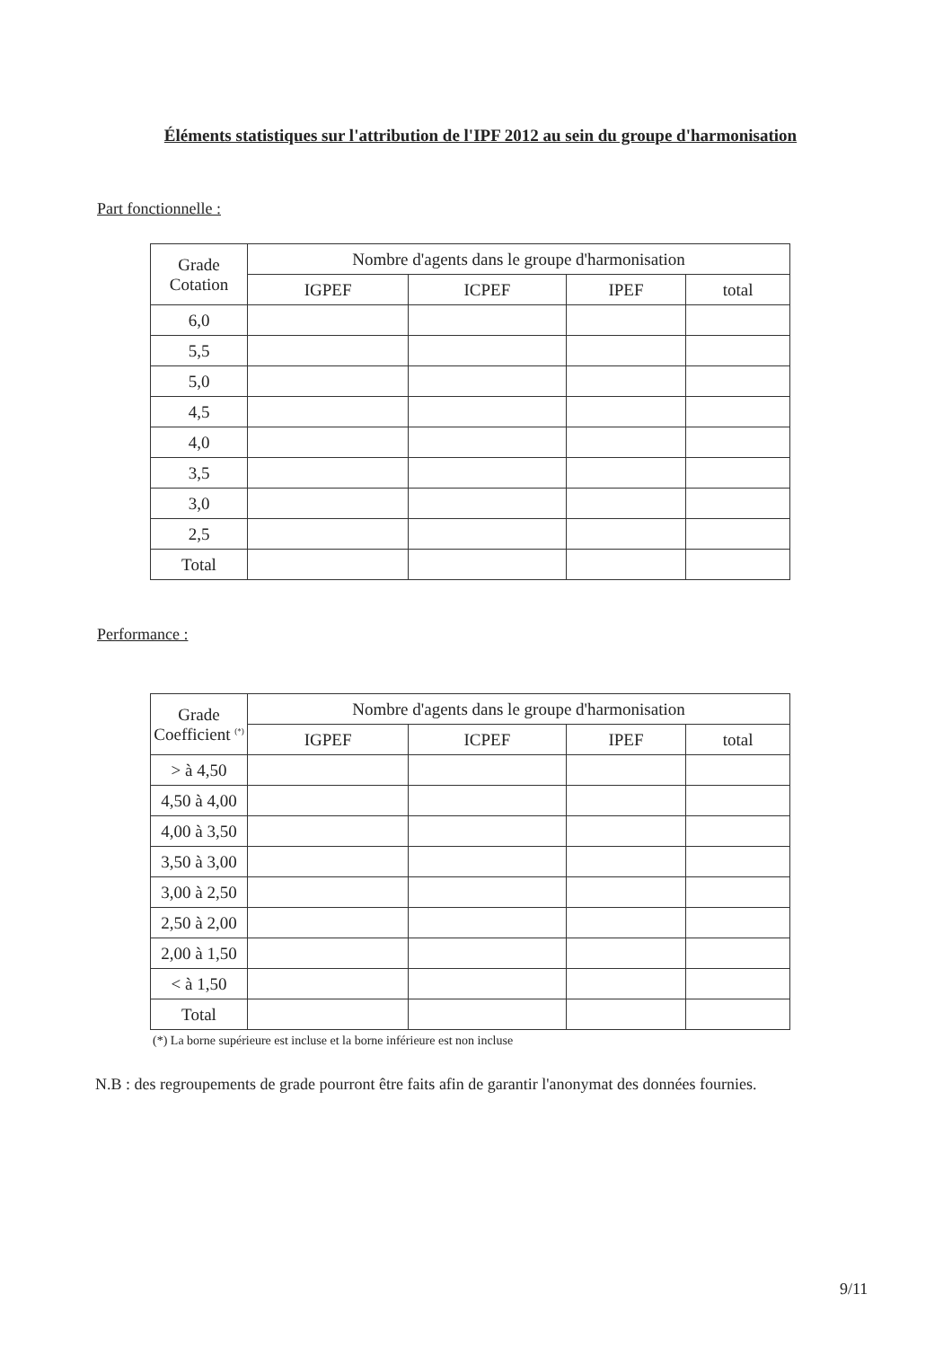Éléments statistiques sur l'attribution de l'IPF 2012 au sein du groupe d'harmonisation
Part fonctionnelle :
| Grade Cotation | Nombre d'agents dans le groupe d'harmonisation | | | |
| --- | --- | --- | --- | --- |
| | IGPEF | ICPEF | IPEF | total |
| 6,0 | | | | |
| 5,5 | | | | |
| 5,0 | | | | |
| 4,5 | | | | |
| 4,0 | | | | |
| 3,5 | | | | |
| 3,0 | | | | |
| 2,5 | | | | |
| Total | | | | |
Performance :
| Grade Coefficient <sup>(*)</sup> | Nombre d'agents dans le groupe d'harmonisation | | | |
| --- | --- | --- | --- | --- |
| | IGPEF | ICPEF | IPEF | total |
| > à 4,50 | | | | |
| 4,50 à 4,00 | | | | |
| 4,00 à 3,50 | | | | |
| 3,50 à 3,00 | | | | |
| 3,00 à 2,50 | | | | |
| 2,50 à 2,00 | | | | |
| 2,00 à 1,50 | | | | |
| < à 1,50 | | | | |
| Total | | | | |
(*) La borne supérieure est incluse et la borne inférieure est non incluse
N.B : des regroupements de grade pourront être faits afin de garantir l'anonymat des données fournies.
9/11